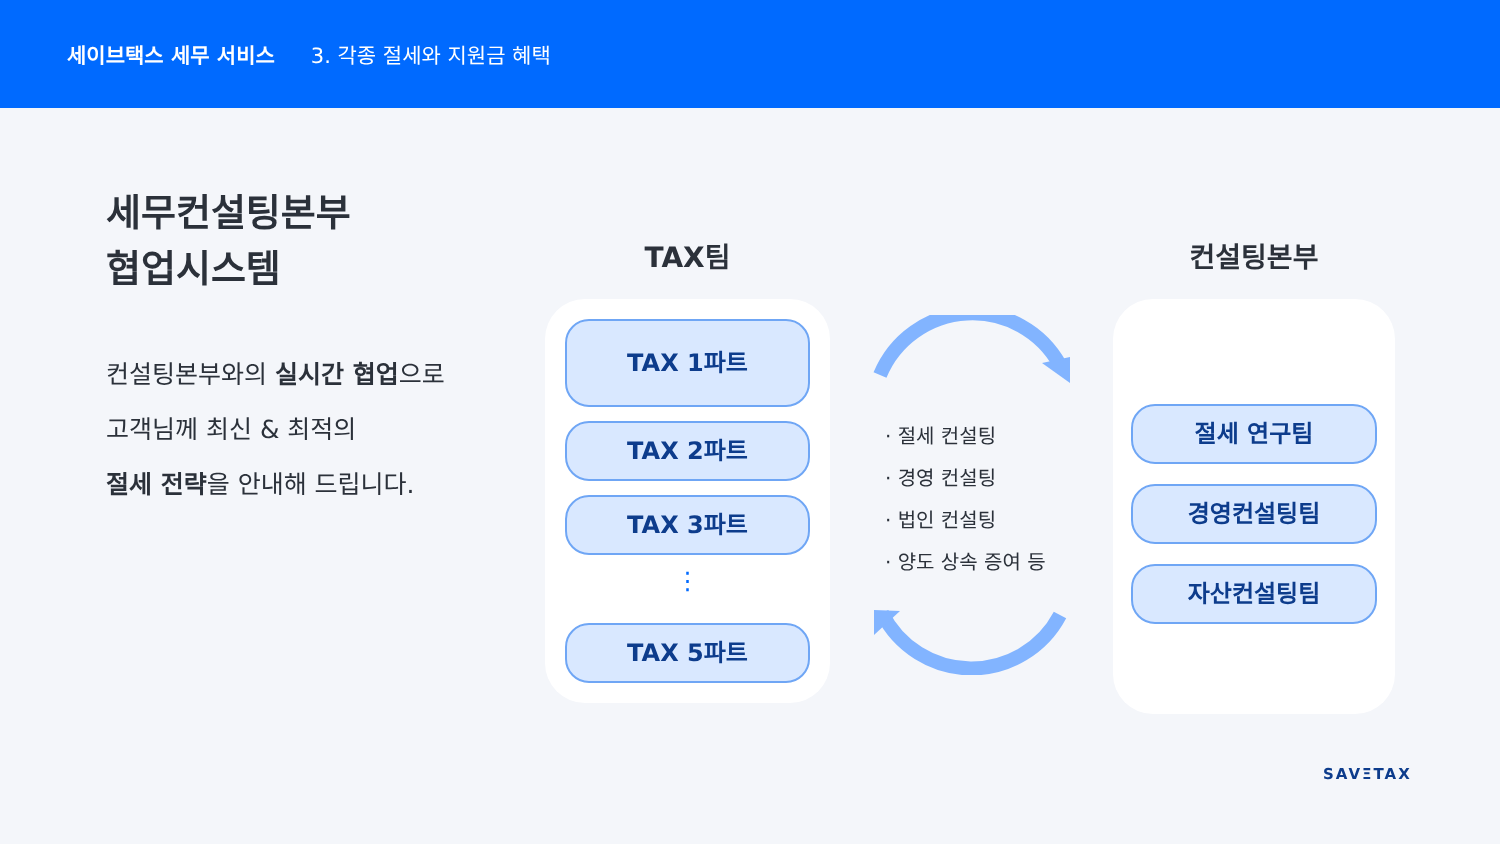세이브택스 세무 서비스 3. 각종 절세와 지원금 혜택
세무컨설팅본부
협업시스템
컨설팅본부와의 실시간 협업으로
고객님께 최신 & 최적의
절세 전략을 안내해 드립니다.
TAX팀
TAX 1파트
TAX 2파트
TAX 3파트
⋮
TAX 5파트
· 절세 컨설팅
· 경영 컨설팅
· 법인 컨설팅
· 양도 상속 증여 등
컨설팅본부
절세 연구팀
경영컨설팅팀
자산컨설팅팀
SAVΞTAX